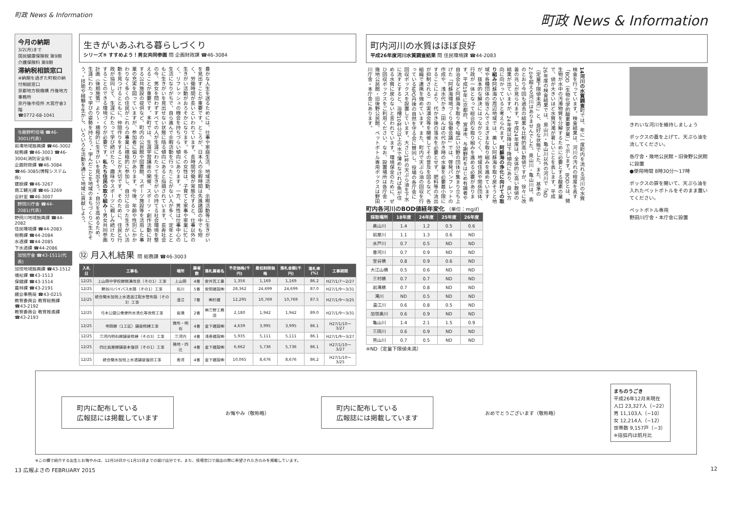町政 News & Information
今月の納期
3/2(月)まで
国民健康保険税 第9期
介護保険料 第9期
滞納税相談窓口
※納期を過ぎた町税の納付相談窓口
京都地方税機構 丹後地方事務所
京丹後市役所 大宮庁舎3階
☎0772-68-1041
与謝野町役場 ☎46-3001(代表)
岩滝地域振興課 ☎46-3002
総務課 ☎46-3003 ☎46-3004(消防安全係)
企画財政課 ☎46-3084 ☎46-3085(情報システム係)
建設課 ☎46-3267
商工観光課 ☎46-3269
会計室 ☎46-3007
野田川庁舎 ☎44-2081(代表)
野田川地域振興課 ☎44-2082
住民環境課 ☎44-2083
税務課 ☎44-2084
水道課 ☎44-2085
下水道課 ☎44-2086
加悦庁舎 ☎43-1511(代表)
加悦地域振興課 ☎43-1512
福祉課 ☎43-1513
保健課 ☎43-1514
農林課 ☎43-2191
議会事務局 ☎43-0215
教育委員会 教育総務課 ☎43-2192
教育委員会 教育推進課 ☎43-2193
生きがいあふれる暮らしづくり
シリーズ⑨ すすめよう！男女共同参画 問 企画財政課 ☎46-3084
豊かな人生を送るためには、仕事や家庭生活、地域活動、余暇活動等に生きがいを見出すことが重要です。ところが、日本人の余暇時間は先進諸国の中でも短く、労働時間が長いといわれています。長時間労働が常態化すると、仕事以外の生きがい活動がおろそかになります。多くの女性は、子育てと家事や家業に忙しく、リフレッシュの機会を持ちづらい傾向にあります。一方、男性は仕事中心の生活になりがちで、自ら進んで余暇活動を行ったことがない人が多く、定年とともに生きがいを見出せない状態に陥る傾向にあると指摘されています。長寿社会の今、男女を問わずすべての人が生涯にわたって生きがいの持てる社会環境を整えることが重要です。本町では、生涯学習講座の開催、スポーツ・創作活動に対する公共施設の提供など、町内の公民館や図書館、スポーツ施設等を活用した事業の充実を図っていますが、参加者に偏りがあります。今後、年齢や性別にかかわりなく多くの住民がこれらの事業に積極的に参加し、自分に合った生きがい活動を見つけるとともに、仲間作りをすることが大切です。そのために、住民と行政が協同して、生涯にわたって学び続けたり、趣味やスポーツに親しみ続けたりすることのできる環境づくりが必要です。私たち住民の取り組み〜男女共同参画計画（後期施策）より〜・積極的に生きがいを見出そう。・自分を高めるため、生涯にわたって学びの姿勢を持とう。・学んだことを地域のまちづくりに生かそう。・技能や経験を生かし、いろいろな活動を通じて地域に貢献しよう。
⑫ 月入札結果 問 総務課 ☎46-3003
| 入札日 | 工事名 | 場所 | 業者数 | 落札業者名 | 予定価格(千円) | 最低制限価格 | 落札金額(千円) | 落札率(%) | 工事期間 |
| --- | --- | --- | --- | --- | --- | --- | --- | --- | --- |
| 12/25 | 上山田中学校線側溝改良（その1）工事 | 上山田 | 4者 | 安井瓦工業 | 1,356 | 1,169 | 1,169 | 86.2 | H27/1/7〜2/27 |
| 12/25 | 鞭谷川バイパス水路（その1）工事 | 石川 | 5者 | 安田建設㈱ | 28,362 | 24,699 | 24,699 | 87.0 | H27/1/9〜3/31 |
| 12/25 | 統合簡水加悦上水道温江配水管布設（その3）工事 | 温江 | 7者 | ㈱杉建 | 12,295 | 10,769 | 10,769 | 87.5 | H27/1/9〜3/25 |
| 12/25 | 弓木公園公衆便所水洗化等改修工事 | 岩滝 | 2者 | ㈱三野工務店 | 2,180 | 1,942 | 1,942 | 89.0 | H27/1/9〜3/31 |
| 12/25 | 寺田線（1工区）舗装修繕工事 | 算所・明石 | 4者 | 金下建設㈱ | 4,639 | 3,995 | 3,995 | 86.1 | H27/1/10〜3/27 |
| 12/25 | 三河内明石線舗装修繕（その3）工事 | 三河内 | 4者 | 浅巻建設㈱ | 5,935 | 5,111 | 5,111 | 86.1 | H27/1/9〜3/27 |
| 12/25 | 四辻岩屋線舗装本復旧（その1）工事 | 幾地・四辻 | 4者 | 金下建設㈱ | 6,662 | 5,736 | 5,736 | 86.1 | H27/1/10〜3/27 |
| 12/25 | 統合簡水加悦上水道舗装復旧工事 | 香河 | 4者 | 金下建設㈱ | 10,065 | 8,676 | 8,676 | 86.2 | H27/1/10〜3/25 |
町政 News & Information
町内河川の水質はほぼ良好
平成26年度河川水質調査結果 問 住民環境課 ☎44-2083
14河川の水質調査町では、年に一度町内を流れる河川の水質検査を行っています。検査結果は、河川の汚れの程度を表す「BOD（生物化学的酸素要求量）」で示します。BODとは、微生物が水中の汚濁物質を分解するために必要とする酸素の量で、値が大きいほど水質汚濁が著しいことを表します。平成26年度の検査結果では、奥山川・亀山川以外の河川で「ND（定量下限値未満）」と、良好な状態でした。また、基準の2.0を超える河川はありませんでした。奥山川・亀山川は、表のとおり今回も過去の結果も比較的高い数値ですが、徐々に改善の兆しが見られます。平成24年度は、全体的に高い数値の結果が出ていますが、24年度以降は下降傾向にあり、良い方向に向かっていると考えられます。阿蘇海の浄化に向けての取り組み阿蘇海の周辺地域では、美しい阿蘇海を取り戻そうと地域や各種団体の皆さんでさまざまな取り組みを進めていますが、抜本的な解決にはつながりにくく、地域住民や関係団体、行政が一体となって総合的な取り組みを進める必要があります。平成19年に京都府、宮津市、与謝野町をはじめ有識者や自治会など阿蘇海を取り巻く幅広い分野の団体が集まり立ち上げた「阿蘇海環境づくり協働会議」では、啓発パンフレットの作成や、浅水代かき（田んぼの代かき時の水量を必要最小限にすることにより、代かき後の落水を必要とせず、肥料等の流出が抑制される）の実演会等を開催してその普及を図るなど、各組織で連携を強めています。また、町内で天ぷら油の回収を行っているNPO丹後の自然を守る会に賛同し、役場の各庁舎に回収ボックスを設置しています。大さじ1杯の天ぷら油を下水に流すとすると、浴槽10杯分以上の水で薄めなければ魚が住める水質に戻らないと言われています。環境保全のために、ぜひ回収ボックスをご利用ください。なお、設置場所は各庁舎・幾地公民館・旧後野公民館、ペットボトル専用ボックスは野田川庁舎・本庁舎にあります。
町内各河川のBOD値経年変化 （単位：mg/ℓ）
| 採取場所 | 18年度 | 24年度 | 25年度 | 26年度 |
| --- | --- | --- | --- | --- |
| 奥山川 | 1.4 | 1.2 | 0.5 | 0.6 |
| 岩屋川 | 1.1 | 1.3 | 0.6 | ND |
| 水戸川 | 0.7 | 0.5 | ND | ND |
| 香河川 | 0.7 | 0.9 | ND | ND |
| 堂谷橋 | 0.8 | 0.9 | 0.6 | ND |
| 大江山橋 | 0.5 | 0.6 | ND | ND |
| 三村橋 | 0.7 | 0.7 | ND | ND |
| 岩滝橋 | 0.7 | 0.8 | ND | ND |
| 滝川 | ND | 0.5 | ND | ND |
| 温江川 | 0.6 | 0.8 | 0.5 | ND |
| 加悦奥川 | 0.6 | 0.9 | ND | ND |
| 亀山川 | 1.4 | 2.1 | 1.5 | 0.9 |
| 三田川 | 0.6 | 0.9 | ND | ND |
| 男山川 | 0.7 | 0.5 | ND | ND |
※ND（定量下限値未満）
きれいな河川を維持しましょう
ボックスの蓋を上げて、天ぷら油を流してください。
各庁舎・幾地公民館・旧後野公民館に設置
●使用時間 8時30分〜17時
ボックスの扉を開いて、天ぷら油を入れたペットボトルをそのまま置いてください。
ペットボトル専用
野田川庁舎・本庁舎に設置
町内に配布している
広報誌には掲載しています
お悔やみ（敬称略）
町内に配布している
広報誌には掲載しています
おめでとうございます（敬称略）
まちのうごき
平成26年12月末現在
人口 23,327人（−22）
男 11,103人（−10）
女 12,214人（−12）
世帯数 9,157戸（−3）
※括弧内は前月比
※この欄で紹介する出生とお悔やみは、12月16日から1月15日までの届け出分です。また、役場窓口で届出の際に希望された方のみを掲載しています。
13 広報よさの FEBRUARY 2015 12